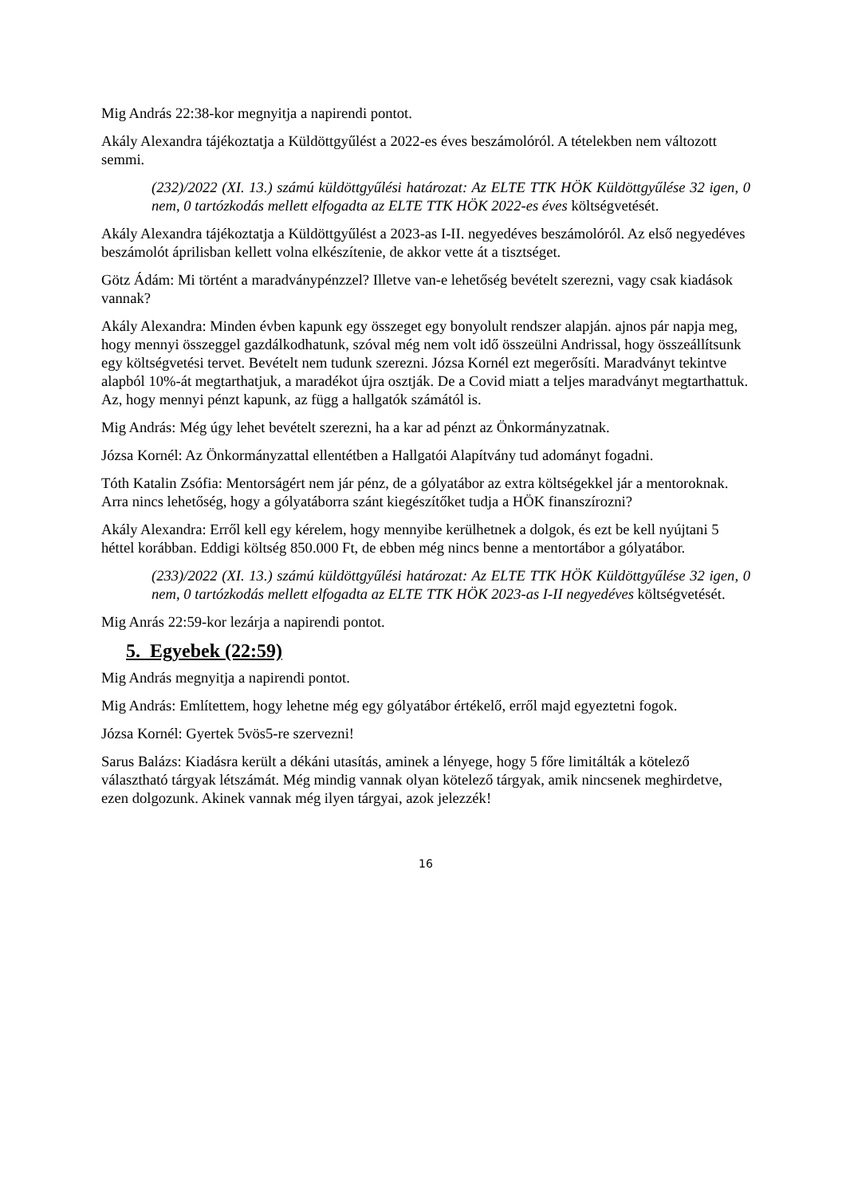Mig András 22:38-kor megnyitja a napirendi pontot.
Akály Alexandra tájékoztatja a Küldöttgyűlést a 2022-es éves beszámolóról. A tételekben nem változott semmi.
(232)/2022 (XI. 13.) számú küldöttgyűlési határozat: Az ELTE TTK HÖK Küldöttgyűlése 32 igen, 0 nem, 0 tartózkodás mellett elfogadta az ELTE TTK HÖK 2022-es éves költségvetését.
Akály Alexandra tájékoztatja a Küldöttgyűlést a 2023-as I-II. negyedéves beszámolóról. Az első negyedéves beszámolót áprilisban kellett volna elkészítenie, de akkor vette át a tisztséget.
Götz Ádám: Mi történt a maradványpénzzel? Illetve van-e lehetőség bevételt szerezni, vagy csak kiadások vannak?
Akály Alexandra: Minden évben kapunk egy összeget egy bonyolult rendszer alapján. ajnos pár napja meg, hogy mennyi összeggel gazdálkodhatunk, szóval még nem volt idő összeülni Andrissal, hogy összeállítsunk egy költségvetési tervet. Bevételt nem tudunk szerezni. Józsa Kornél ezt megerősíti. Maradványt tekintve alapból 10%-át megtarthatjuk, a maradékot újra osztják. De a Covid miatt a teljes maradványt megtarthattuk. Az, hogy mennyi pénzt kapunk, az függ a hallgatók számától is.
Mig András: Még úgy lehet bevételt szerezni, ha a kar ad pénzt az Önkormányzatnak.
Józsa Kornél: Az Önkormányzattal ellentétben a Hallgatói Alapítvány tud adományt fogadni.
Tóth Katalin Zsófia: Mentorságért nem jár pénz, de a gólyatábor az extra költségekkel jár a mentoroknak. Arra nincs lehetőség, hogy a gólyatáborra szánt kiegészítőket tudja a HÖK finanszírozni?
Akály Alexandra: Erről kell egy kérelem, hogy mennyibe kerülhetnek a dolgok, és ezt be kell nyújtani 5 héttel korábban. Eddigi költség 850.000 Ft, de ebben még nincs benne a mentortábor a gólyatábor.
(233)/2022 (XI. 13.) számú küldöttgyűlési határozat: Az ELTE TTK HÖK Küldöttgyűlése 32 igen, 0 nem, 0 tartózkodás mellett elfogadta az ELTE TTK HÖK 2023-as I-II negyedéves költségvetését.
Mig Anrás 22:59-kor lezárja a napirendi pontot.
5. Egyebek (22:59)
Mig András megnyitja a napirendi pontot.
Mig András: Említettem, hogy lehetne még egy gólyatábor értékelő, erről majd egyeztetni fogok.
Józsa Kornél: Gyertek 5vös5-re szervezni!
Sarus Balázs: Kiadásra került a dékáni utasítás, aminek a lényege, hogy 5 főre limitálták a kötelező választható tárgyak létszámát. Még mindig vannak olyan kötelező tárgyak, amik nincsenek meghirdetve, ezen dolgozunk. Akinek vannak még ilyen tárgyai, azok jelezzék!
16